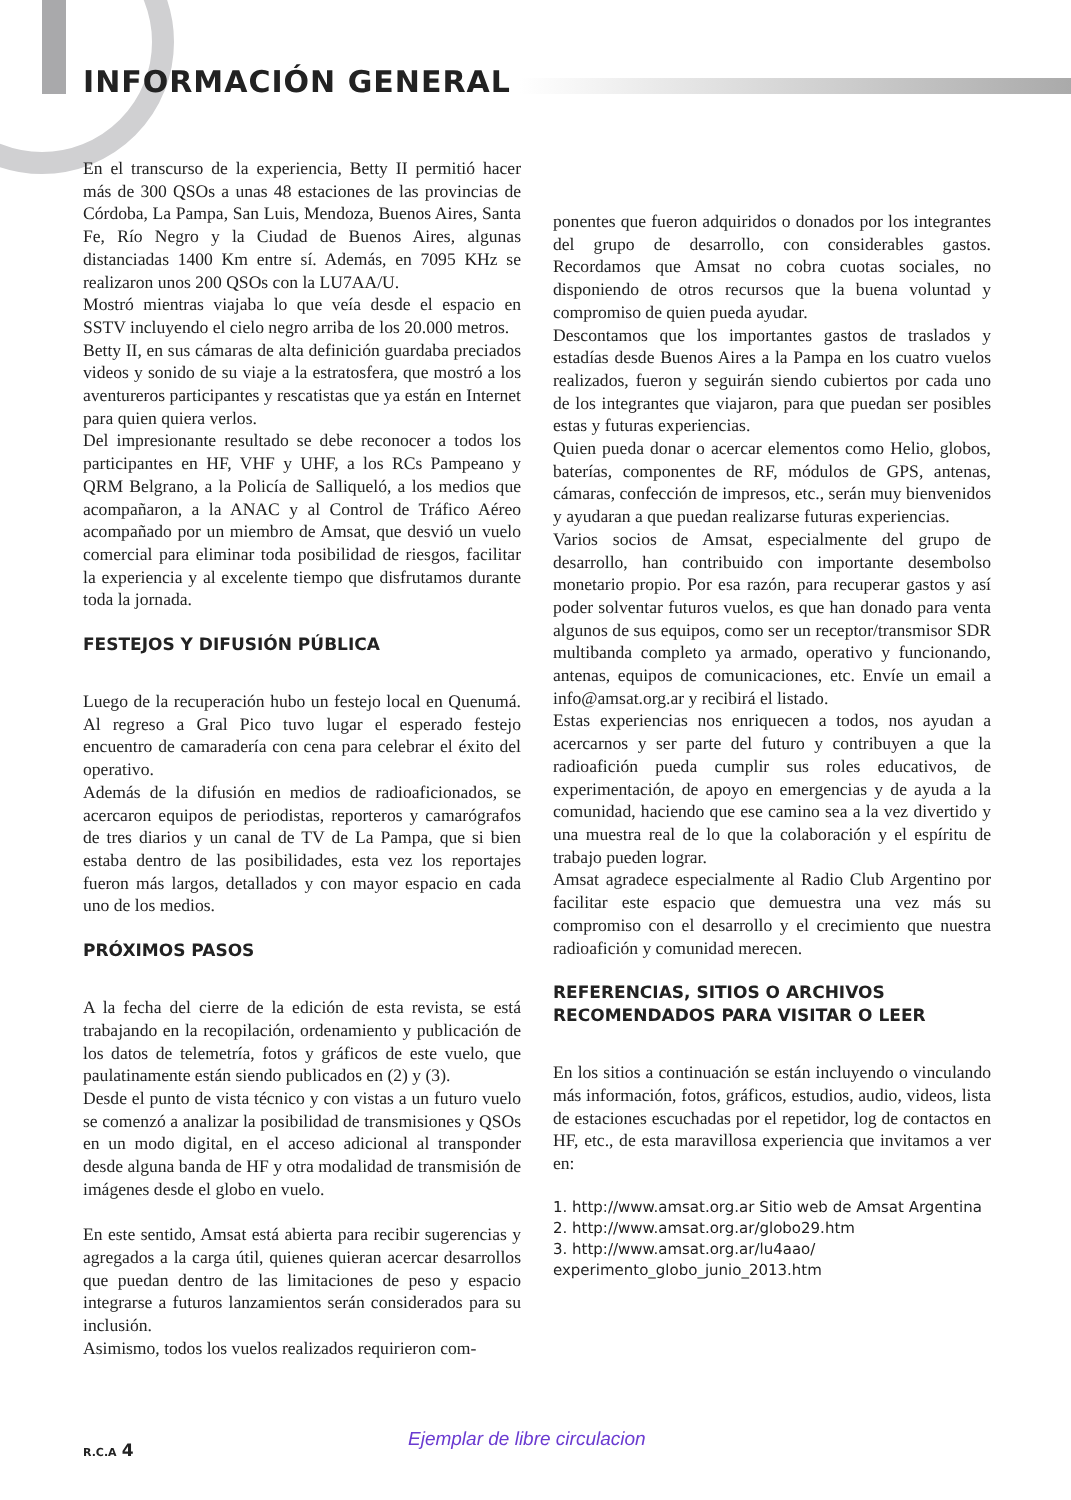INFORMACIÓN GENERAL
En el transcurso de la experiencia, Betty II permitió hacer más de 300 QSOs a unas 48 estaciones de las provincias de Córdoba, La Pampa, San Luis, Mendoza, Buenos Aires, Santa Fe, Río Negro y la Ciudad de Buenos Aires, algunas distanciadas 1400 Km entre sí. Además, en 7095 KHz se realizaron unos 200 QSOs con la LU7AA/U.
Mostró mientras viajaba lo que veía desde el espacio en SSTV incluyendo el cielo negro arriba de los 20.000 metros.
Betty II, en sus cámaras de alta definición guardaba preciados videos y sonido de su viaje a la estratosfera, que mostró a los aventureros participantes y rescatistas que ya están en Internet para quien quiera verlos.
Del impresionante resultado se debe reconocer a todos los participantes en HF, VHF y UHF, a los RCs Pampeano y QRM Belgrano, a la Policía de Salliqueló, a los medios que acompañaron, a la ANAC y al Control de Tráfico Aéreo acompañado por un miembro de Amsat, que desvió un vuelo comercial para eliminar toda posibilidad de riesgos, facilitar la experiencia y al excelente tiempo que disfrutamos durante toda la jornada.
FESTEJOS Y DIFUSIÓN PÚBLICA
Luego de la recuperación hubo un festejo local en Quenumá. Al regreso a Gral Pico tuvo lugar el esperado festejo encuentro de camaradería con cena para celebrar el éxito del operativo.
Además de la difusión en medios de radioaficionados, se acercaron equipos de periodistas, reporteros y camarógrafos de tres diarios y un canal de TV de La Pampa, que si bien estaba dentro de las posibilidades, esta vez los reportajes fueron más largos, detallados y con mayor espacio en cada uno de los medios.
PRÓXIMOS PASOS
A la fecha del cierre de la edición de esta revista, se está trabajando en la recopilación, ordenamiento y publicación de los datos de telemetría, fotos y gráficos de este vuelo, que paulatinamente están siendo publicados en (2) y (3).
Desde el punto de vista técnico y con vistas a un futuro vuelo se comenzó a analizar la posibilidad de transmisiones y QSOs en un modo digital, en el acceso adicional al transponder desde alguna banda de HF y otra modalidad de transmisión de imágenes desde el globo en vuelo.
En este sentido, Amsat está abierta para recibir sugerencias y agregados a la carga útil, quienes quieran acercar desarrollos que puedan dentro de las limitaciones de peso y espacio integrarse a futuros lanzamientos serán considerados para su inclusión.
Asimismo, todos los vuelos realizados requirieron com-
ponentes que fueron adquiridos o donados por los integrantes del grupo de desarrollo, con considerables gastos. Recordamos que Amsat no cobra cuotas sociales, no disponiendo de otros recursos que la buena voluntad y compromiso de quien pueda ayudar.
Descontamos que los importantes gastos de traslados y estadías desde Buenos Aires a la Pampa en los cuatro vuelos realizados, fueron y seguirán siendo cubiertos por cada uno de los integrantes que viajaron, para que puedan ser posibles estas y futuras experiencias.
Quien pueda donar o acercar elementos como Helio, globos, baterías, componentes de RF, módulos de GPS, antenas, cámaras, confección de impresos, etc., serán muy bienvenidos y ayudaran a que puedan realizarse futuras experiencias.
Varios socios de Amsat, especialmente del grupo de desarrollo, han contribuido con importante desembolso monetario propio. Por esa razón, para recuperar gastos y así poder solventar futuros vuelos, es que han donado para venta algunos de sus equipos, como ser un receptor/transmisor SDR multibanda completo ya armado, operativo y funcionando, antenas, equipos de comunicaciones, etc. Envíe un email a info@amsat.org.ar y recibirá el listado.
Estas experiencias nos enriquecen a todos, nos ayudan a acercarnos y ser parte del futuro y contribuyen a que la radioafición pueda cumplir sus roles educativos, de experimentación, de apoyo en emergencias y de ayuda a la comunidad, haciendo que ese camino sea a la vez divertido y una muestra real de lo que la colaboración y el espíritu de trabajo pueden lograr.
Amsat agradece especialmente al Radio Club Argentino por facilitar este espacio que demuestra una vez más su compromiso con el desarrollo y el crecimiento que nuestra radioafición y comunidad merecen.
REFERENCIAS, SITIOS O ARCHIVOS RECOMENDADOS PARA VISITAR O LEER
En los sitios a continuación se están incluyendo o vinculando más información, fotos, gráficos, estudios, audio, videos, lista de estaciones escuchadas por el repetidor, log de contactos en HF, etc., de esta maravillosa experiencia que invitamos a ver en:
1. http://www.amsat.org.ar Sitio web de Amsat Argentina
2. http://www.amsat.org.ar/globo29.htm
3. http://www.amsat.org.ar/lu4aao/
experimento_globo_junio_2013.htm
R.C.A 4 Ejemplar de libre circulacion